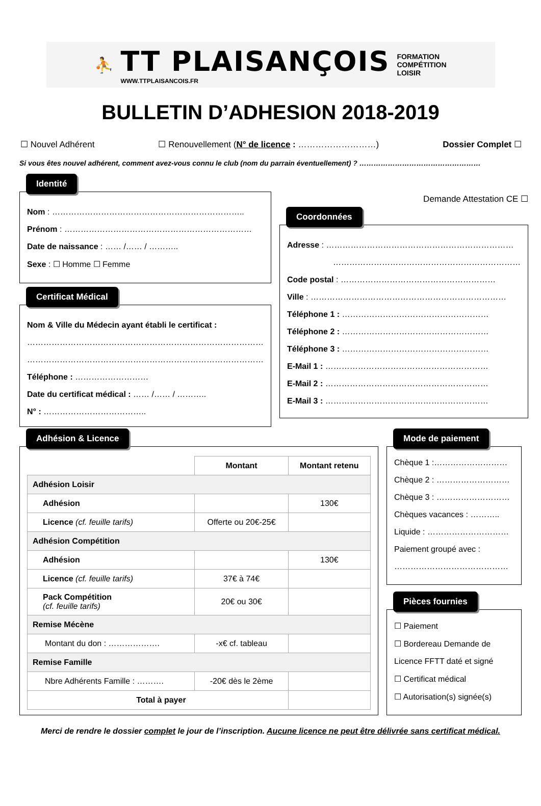⛹
TT PLAISANÇOIS
WWW.TTPLAISANCOIS.FR
FORMATION
COMPÉTITION
LOISIR
BULLETIN D’ADHESION 2018-2019
☐ Nouvel Adhérent ☐ Renouvellement (N° de licence : ………………………) Dossier Complet ☐
Si vous êtes nouvel adhérent, comment avez-vous connu le club (nom du parrain éventuellement) ? ……………………………………………
Identité
Nom : ……………………………………………………………..
Prénom : ……………………………………………………………
Date de naissance : …… /…… / ………..
Sexe : ☐ Homme ☐ Femme
Certificat Médical
Nom & Ville du Médecin ayant établi le certificat :
……………………………………………………………………………
……………………………………………………………………………
Téléphone : ………………………
Date du certificat médical : …… /…… / ………..
N° : ………………………………..
Demande Attestation CE ☐
Coordonnées
Adresse : ……………………………………………………………
……………………………………………………………
Code postal : …………………………………………………
Ville : ………………………………………………………………
Téléphone 1 : ………………………………………………
Téléphone 2 : ………………………………………………
Téléphone 3 : ………………………………………………
E-Mail 1 : ……………………………………………………
E-Mail 2 : ……………………………………………………
E-Mail 3 : ……………………………………………………
Adhésion & Licence
| | Montant | Montant retenu |
| Adhésion Loisir | | |
| Adhésion | | 130€ |
| Licence (cf. feuille tarifs) | Offerte ou 20€-25€ | |
| Adhésion Compétition | | |
| Adhésion | | 130€ |
| Licence (cf. feuille tarifs) | 37€ à 74€ | |
| Pack Compétition (cf. feuille tarifs) | 20€ ou 30€ | |
| Remise Mécène | | |
| Montant du don : ………………. | -x€ cf. tableau | |
| Remise Famille | | |
| Nbre Adhérents Famille : ………. | -20€ dès le 2ème | |
| Total à payer | | |
Mode de paiement
Chèque 1 :………………………
Chèque 2 : ………………………
Chèque 3 : ………………………
Chèques vacances : ………..
Liquide : …………………………
Paiement groupé avec :
……………………………………
Pièces fournies
☐ Paiement
☐ Bordereau Demande de
Licence FFTT daté et signé
☐ Certificat médical
☐ Autorisation(s) signée(s)
Merci de rendre le dossier complet le jour de l’inscription. Aucune licence ne peut être délivrée sans certificat médical.